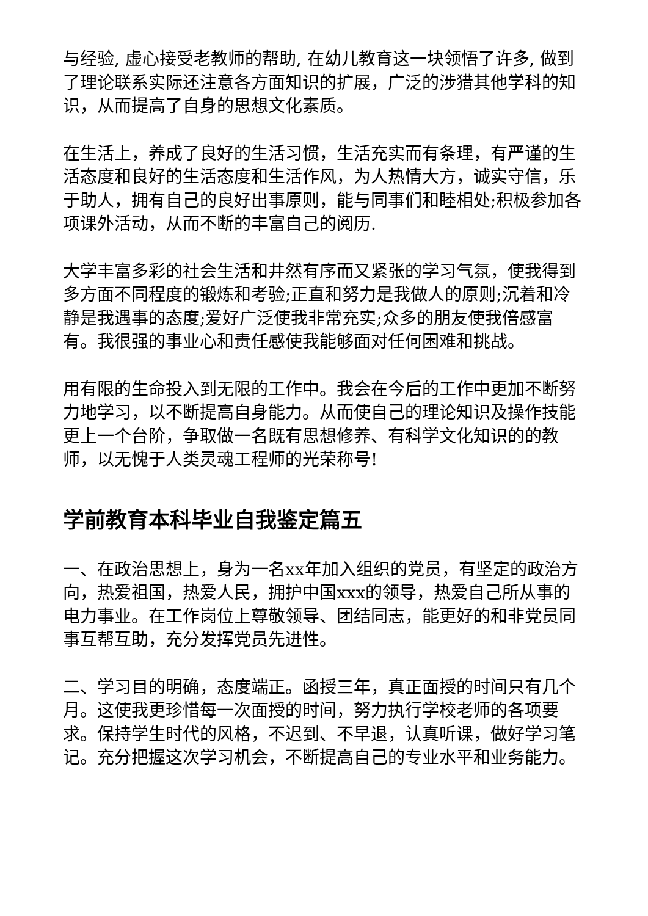与经验, 虚心接受老教师的帮助, 在幼儿教育这一块领悟了许多, 做到了理论联系实际还注意各方面知识的扩展，广泛的涉猎其他学科的知识，从而提高了自身的思想文化素质。
在生活上，养成了良好的生活习惯，生活充实而有条理，有严谨的生活态度和良好的生活态度和生活作风，为人热情大方，诚实守信，乐于助人，拥有自己的良好出事原则，能与同事们和睦相处;积极参加各项课外活动，从而不断的丰富自己的阅历.
大学丰富多彩的社会生活和井然有序而又紧张的学习气氛，使我得到多方面不同程度的锻炼和考验;正直和努力是我做人的原则;沉着和冷静是我遇事的态度;爱好广泛使我非常充实;众多的朋友使我倍感富有。我很强的事业心和责任感使我能够面对任何困难和挑战。
用有限的生命投入到无限的工作中。我会在今后的工作中更加不断努力地学习，以不断提高自身能力。从而使自己的理论知识及操作技能更上一个台阶，争取做一名既有思想修养、有科学文化知识的的教师，以无愧于人类灵魂工程师的光荣称号!
学前教育本科毕业自我鉴定篇五
一、在政治思想上，身为一名xx年加入组织的党员，有坚定的政治方向，热爱祖国，热爱人民，拥护中国xxx的领导，热爱自己所从事的电力事业。在工作岗位上尊敬领导、团结同志，能更好的和非党员同事互帮互助，充分发挥党员先进性。
二、学习目的明确，态度端正。函授三年，真正面授的时间只有几个月。这使我更珍惜每一次面授的时间，努力执行学校老师的各项要求。保持学生时代的风格，不迟到、不早退，认真听课，做好学习笔记。充分把握这次学习机会，不断提高自己的专业水平和业务能力。